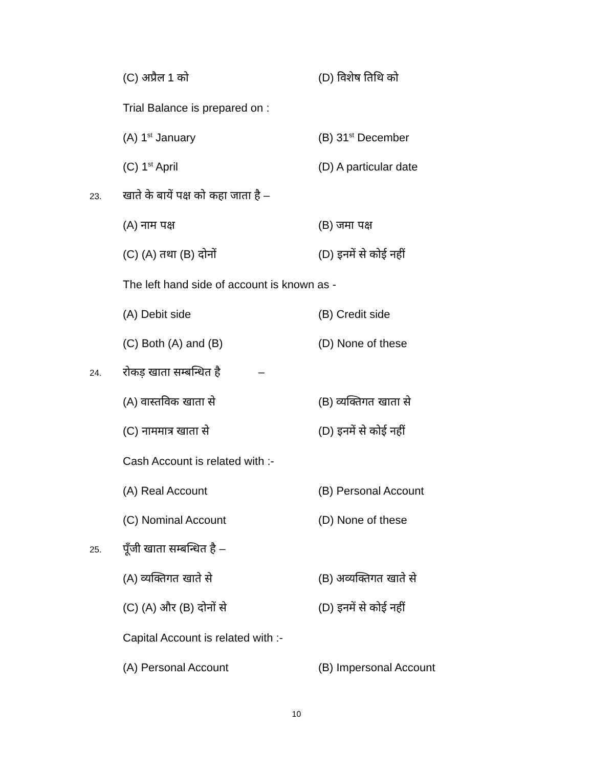(C) अप्रैल 1 को (D) विशेष तिथि को
Trial Balance is prepared on :
(A) 1<sup>st</sup> January (B) 31<sup>st</sup> December
(C) 1<sup>st</sup> April (D) A particular date
23.
खाते के बायें पक्ष को कहा जाता है –
(A) नाम पक्ष (B) जमा पक्ष
(C) (A) तथा (B) दोनों (D) इनमें से कोई नहीं
The left hand side of account is known as -
(A) Debit side (B) Credit side
(C) Both (A) and (B) (D) None of these
24.
रोकड़ खाता सम्बन्धित है –
(A) वास्तविक खाता से (B) व्यक्तिगत खाता से
(C) नाममात्र खाता से (D) इनमें से कोई नहीं
Cash Account is related with :-
(A) Real Account (B) Personal Account
(C) Nominal Account (D) None of these
25.
पूँजी खाता सम्बन्धित है –
(A) व्यक्तिगत खाते से (B) अव्यक्तिगत खाते से
(C) (A) और (B) दोनों से (D) इनमें से कोई नहीं
Capital Account is related with :-
(A) Personal Account (B) Impersonal Account
10